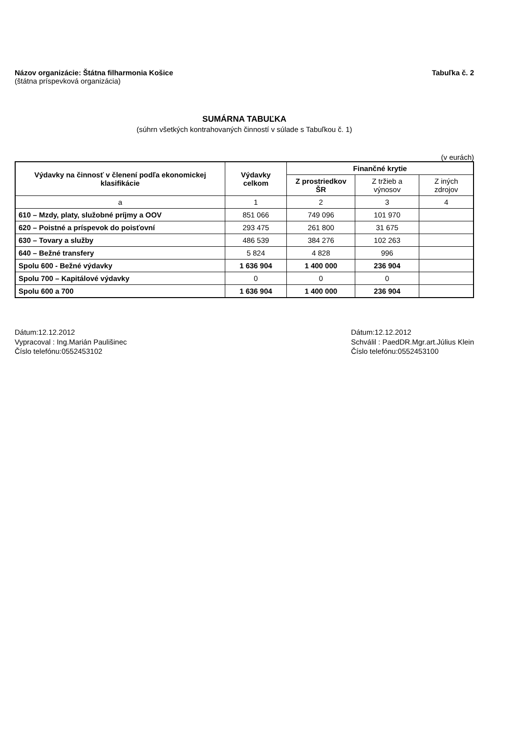Názov organizácie: Štátna filharmonia Košice
(štátna príspevková organizácia)
Tabuľka č. 2
SUMÁRNA TABUĽKA
(súhrn všetkých kontrahovaných činností v súlade s Tabuľkou č. 1)
(v eurách)
| Výdavky na činnosť v členení podľa ekonomickej klasifikácie | Výdavky celkom | Finančné krytie | | |
| --- | --- | --- | --- | --- |
| | | Z prostriedkov ŠR | Z tržieb a výnosov | Z iných zdrojov |
| a | 1 | 2 | 3 | 4 |
| 610 – Mzdy, platy, služobné príjmy a OOV | 851 066 | 749 096 | 101 970 | |
| 620 – Poistné a príspevok do poisťovní | 293 475 | 261 800 | 31 675 | |
| 630 – Tovary a služby | 486 539 | 384 276 | 102 263 | |
| 640 – Bežné transfery | 5 824 | 4 828 | 996 | |
| Spolu 600 - Bežné výdavky | 1 636 904 | 1 400 000 | 236 904 | |
| Spolu 700 – Kapitálové výdavky | 0 | 0 | 0 | |
| Spolu 600 a 700 | 1 636 904 | 1 400 000 | 236 904 | |
Dátum:12.12.2012
Vypracoval : Ing.Marián Paulišinec
Číslo telefónu:0552453102
Dátum:12.12.2012
Schválil : PaedDR.Mgr.art.Július Klein
Číslo telefónu:0552453100